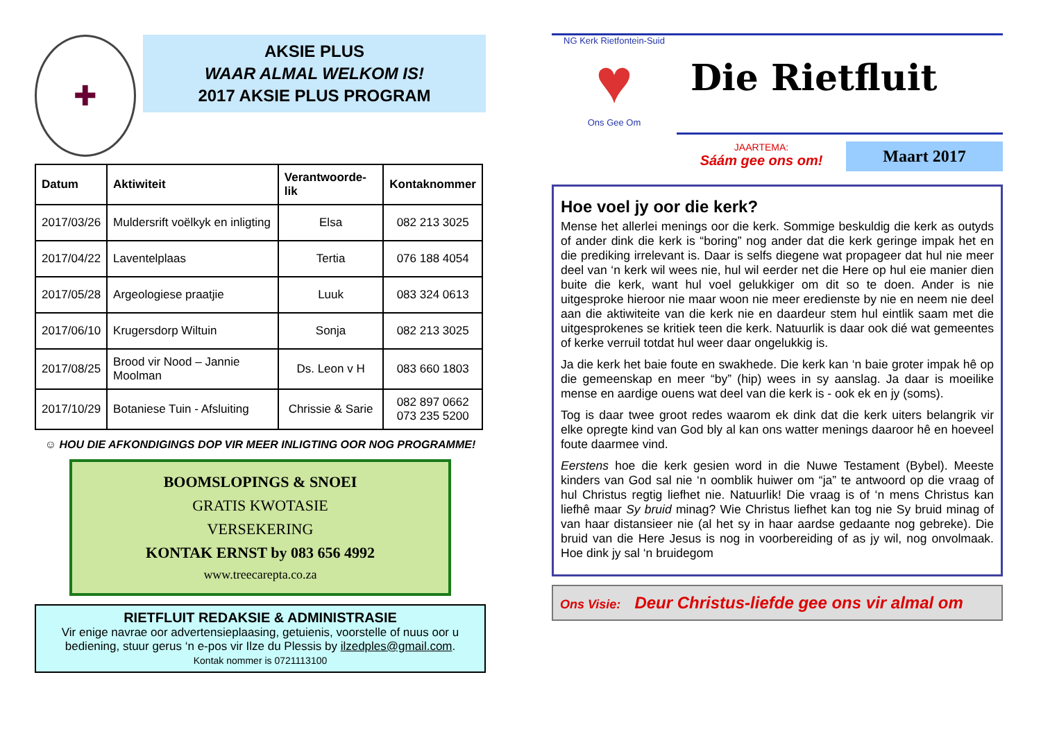✚
AKSIE PLUS
WAAR ALMAL WELKOM IS!
2017 AKSIE PLUS PROGRAM
| Datum | Aktiwiteit | Verantwoorde-lik | Kontaknommer |
| --- | --- | --- | --- |
| 2017/03/26 | Muldersrift voëlkyk en inligting | Elsa | 082 213 3025 |
| 2017/04/22 | Laventelplaas | Tertia | 076 188 4054 |
| 2017/05/28 | Argeologiese praatjie | Luuk | 083 324 0613 |
| 2017/06/10 | Krugersdorp Wiltuin | Sonja | 082 213 3025 |
| 2017/08/25 | Brood vir Nood – Jannie Moolman | Ds. Leon v H | 083 660 1803 |
| 2017/10/29 | Botaniese Tuin - Afsluiting | Chrissie & Sarie | 082 897 0662 073 235 5200 |
☺ HOU DIE AFKONDIGINGS DOP VIR MEER INLIGTING OOR NOG PROGRAMME!
BOOMSLOPINGS & SNOEI
GRATIS KWOTASIE
VERSEKERING
KONTAK ERNST by 083 656 4992
www.treecarepta.co.za
RIETFLUIT REDAKSIE & ADMINISTRASIE
Vir enige navrae oor advertensieplaasing, getuienis, voorstelle of nuus oor u bediening, stuur gerus ‘n e-pos vir Ilze du Plessis by ilzedples@gmail.com.
Kontak nommer is 0721113100
NG Kerk Rietfontein-Suid
♥
Ons Gee Om
Die Rietfluit
JAARTEMA:
Sáám gee ons om!
Maart 2017
Hoe voel jy oor die kerk?
Mense het allerlei menings oor die kerk. Sommige beskuldig die kerk as outyds of ander dink die kerk is “boring” nog ander dat die kerk geringe impak het en die prediking irrelevant is. Daar is selfs diegene wat propageer dat hul nie meer deel van ‘n kerk wil wees nie, hul wil eerder net die Here op hul eie manier dien buite die kerk, want hul voel gelukkiger om dit so te doen. Ander is nie uitgesproke hieroor nie maar woon nie meer eredienste by nie en neem nie deel aan die aktiwiteite van die kerk nie en daardeur stem hul eintlik saam met die uitgesprokenes se kritiek teen die kerk. Natuurlik is daar ook dié wat gemeentes of kerke verruil totdat hul weer daar ongelukkig is.
Ja die kerk het baie foute en swakhede. Die kerk kan ‘n baie groter impak hê op die gemeenskap en meer “by” (hip) wees in sy aanslag. Ja daar is moeilike mense en aardige ouens wat deel van die kerk is - ook ek en jy (soms).
Tog is daar twee groot redes waarom ek dink dat die kerk uiters belangrik vir elke opregte kind van God bly al kan ons watter menings daaroor hê en hoeveel foute daarmee vind.
Eerstens hoe die kerk gesien word in die Nuwe Testament (Bybel). Meeste kinders van God sal nie ‘n oomblik huiwer om “ja” te antwoord op die vraag of hul Christus regtig liefhet nie. Natuurlik! Die vraag is of ‘n mens Christus kan liefhê maar Sy bruid minag? Wie Christus liefhet kan tog nie Sy bruid minag of van haar distansieer nie (al het sy in haar aardse gedaante nog gebreke). Die bruid van die Here Jesus is nog in voorbereiding of as jy wil, nog onvolmaak. Hoe dink jy sal ‘n bruidegom
Ons Visie: Deur Christus-liefde gee ons vir almal om